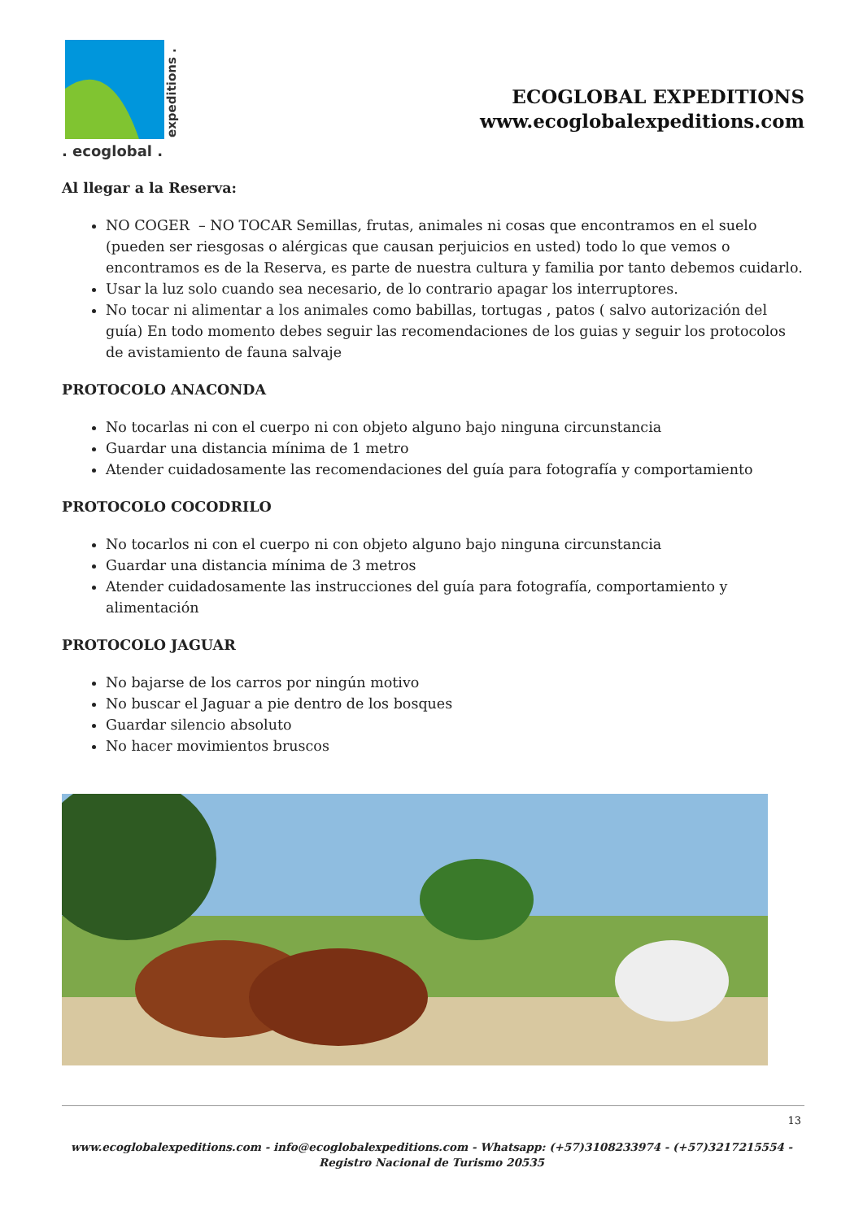. ecoglobal .
expeditions .
ECOGLOBAL EXPEDITIONS
www.ecoglobalexpeditions.com
Al llegar a la Reserva:
NO COGER – NO TOCAR Semillas, frutas, animales ni cosas que encontramos en el suelo (pueden ser riesgosas o alérgicas que causan perjuicios en usted) todo lo que vemos o encontramos es de la Reserva, es parte de nuestra cultura y familia por tanto debemos cuidarlo.
Usar la luz solo cuando sea necesario, de lo contrario apagar los interruptores.
No tocar ni alimentar a los animales como babillas, tortugas , patos ( salvo autorización del guía) En todo momento debes seguir las recomendaciones de los guias y seguir los protocolos de avistamiento de fauna salvaje
PROTOCOLO ANACONDA
No tocarlas ni con el cuerpo ni con objeto alguno bajo ninguna circunstancia
Guardar una distancia mínima de 1 metro
Atender cuidadosamente las recomendaciones del guía para fotografía y comportamiento
PROTOCOLO COCODRILO
No tocarlos ni con el cuerpo ni con objeto alguno bajo ninguna circunstancia
Guardar una distancia mínima de 3 metros
Atender cuidadosamente las instrucciones del guía para fotografía, comportamiento y alimentación
PROTOCOLO JAGUAR
No bajarse de los carros por ningún motivo
No buscar el Jaguar a pie dentro de los bosques
Guardar silencio absoluto
No hacer movimientos bruscos
13
www.ecoglobalexpeditions.com - info@ecoglobalexpeditions.com - Whatsapp: (+57)3108233974 - (+57)3217215554 -
Registro Nacional de Turismo 20535